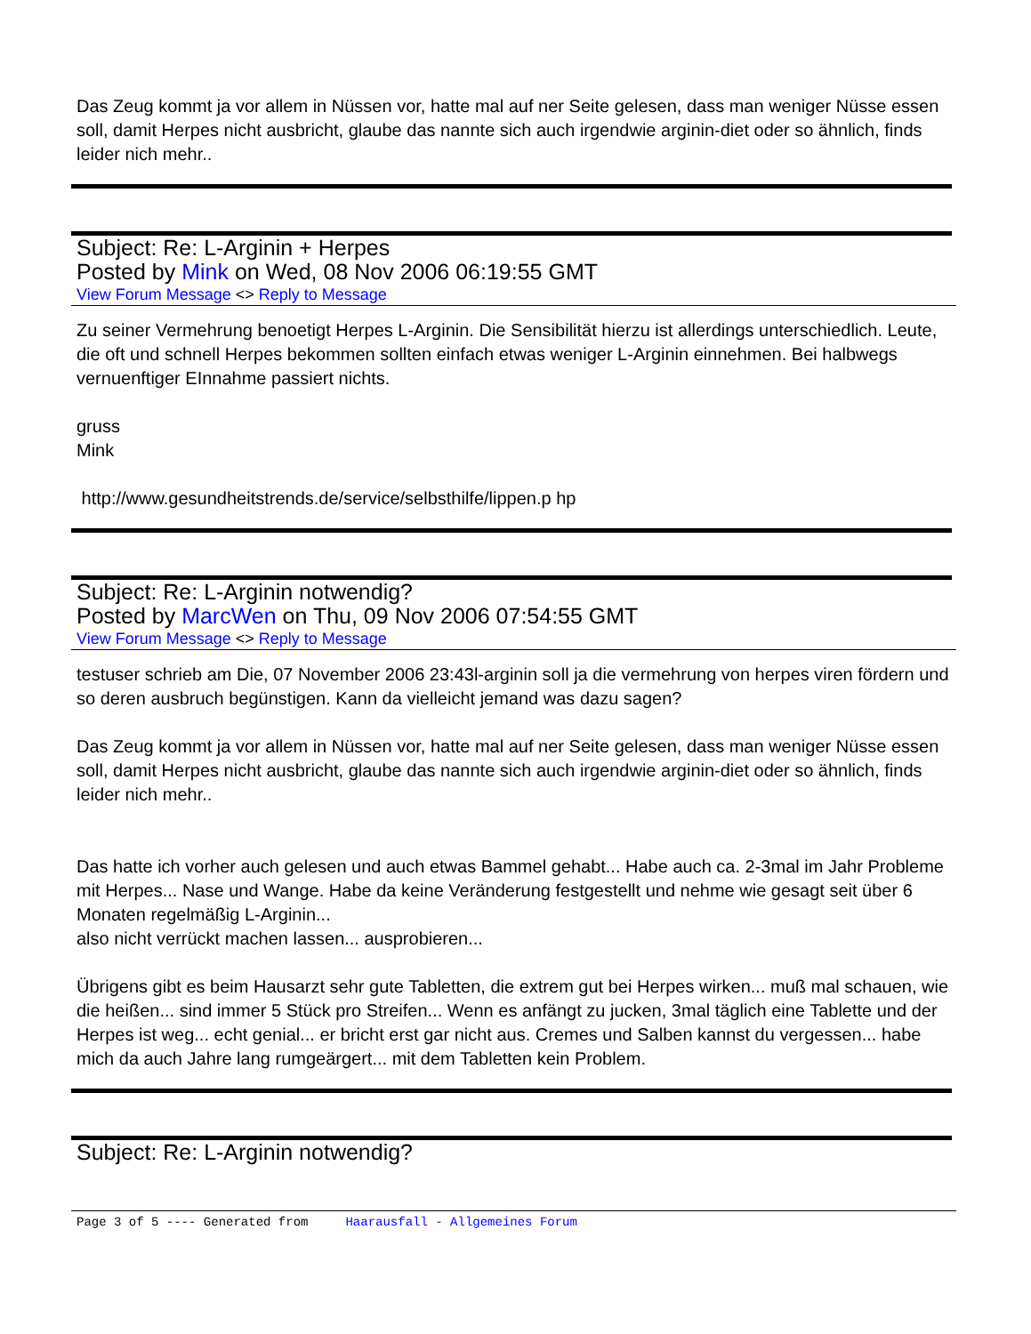Das Zeug kommt ja vor allem in Nüssen vor, hatte mal auf ner Seite gelesen, dass man weniger Nüsse essen soll, damit Herpes nicht ausbricht, glaube das nannte sich auch irgendwie arginin-diet oder so ähnlich, finds leider nich mehr..
Subject: Re: L-Arginin + Herpes
Posted by Mink on Wed, 08 Nov 2006 06:19:55 GMT
View Forum Message <> Reply to Message
Zu seiner Vermehrung benoetigt Herpes L-Arginin. Die Sensibilität hierzu ist allerdings unterschiedlich. Leute, die oft und schnell Herpes bekommen sollten einfach etwas weniger L-Arginin einnehmen. Bei halbwegs vernuenftiger EInnahme passiert nichts.
gruss
Mink
http://www.gesundheitstrends.de/service/selbsthilfe/lippen.p hp
Subject: Re: L-Arginin notwendig?
Posted by MarcWen on Thu, 09 Nov 2006 07:54:55 GMT
View Forum Message <> Reply to Message
testuser schrieb am Die, 07 November 2006 23:43l-arginin soll ja die vermehrung von herpes viren fördern und so deren ausbruch begünstigen. Kann da vielleicht jemand was dazu sagen?
Das Zeug kommt ja vor allem in Nüssen vor, hatte mal auf ner Seite gelesen, dass man weniger Nüsse essen soll, damit Herpes nicht ausbricht, glaube das nannte sich auch irgendwie arginin-diet oder so ähnlich, finds leider nich mehr..
Das hatte ich vorher auch gelesen und auch etwas Bammel gehabt... Habe auch ca. 2-3mal im Jahr Probleme mit Herpes... Nase und Wange. Habe da keine Veränderung festgestellt und nehme wie gesagt seit über 6 Monaten regelmäßig L-Arginin...
also nicht verrückt machen lassen... ausprobieren...
Übrigens gibt es beim Hausarzt sehr gute Tabletten, die extrem gut bei Herpes wirken... muß mal schauen, wie die heißen... sind immer 5 Stück pro Streifen... Wenn es anfängt zu jucken, 3mal täglich eine Tablette und der Herpes ist weg... echt genial... er bricht erst gar nicht aus. Cremes und Salben kannst du vergessen... habe mich da auch Jahre lang rumgeärgert... mit dem Tabletten kein Problem.
Subject: Re: L-Arginin notwendig?
Page 3 of 5 ---- Generated from Haarausfall - Allgemeines Forum